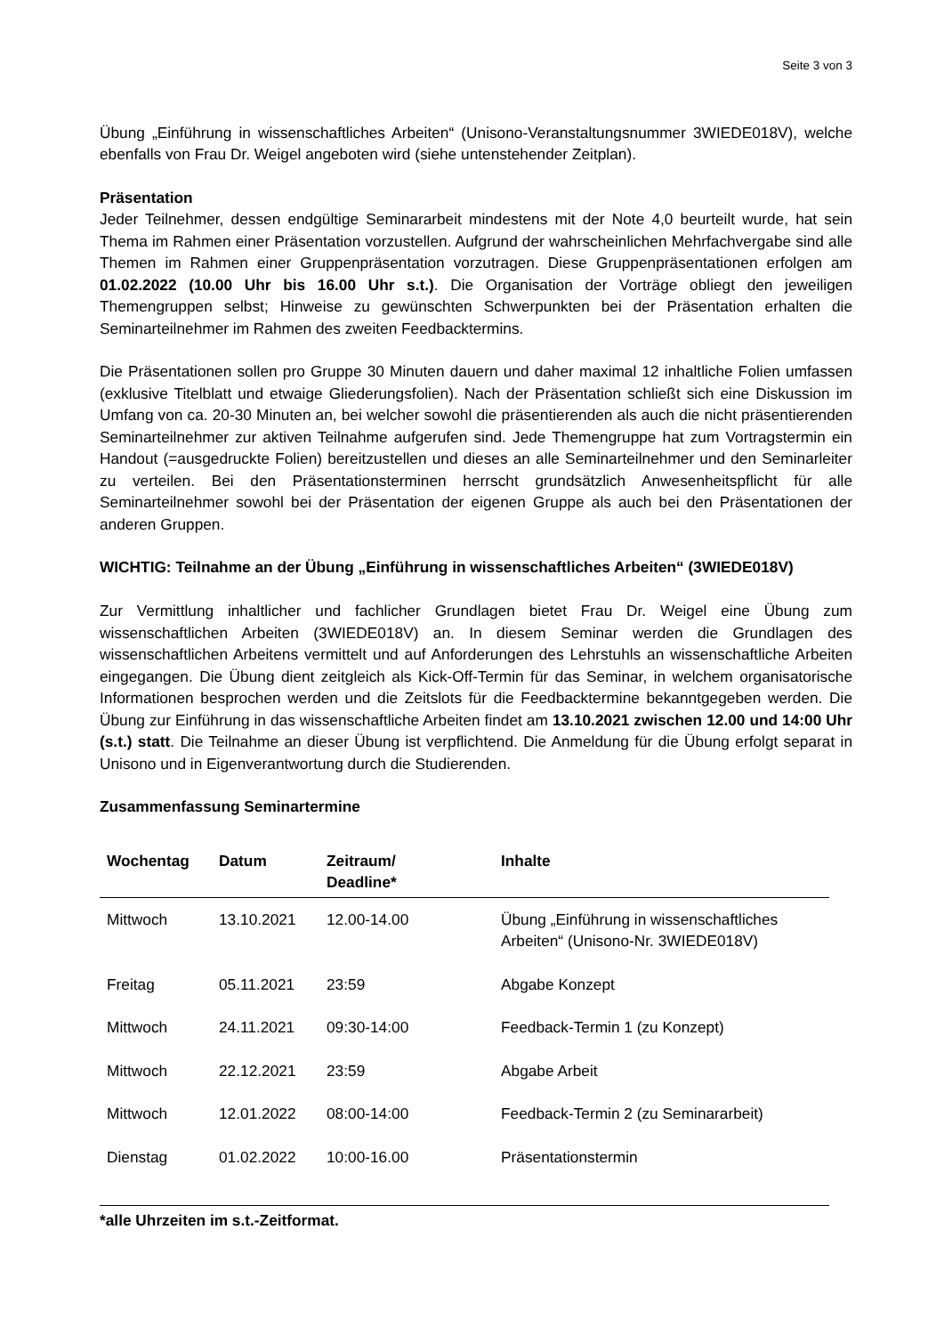Seite 3 von 3
Übung „Einführung in wissenschaftliches Arbeiten“ (Unisono-Veranstaltungsnummer 3WIEDE018V), welche ebenfalls von Frau Dr. Weigel angeboten wird (siehe untenstehender Zeitplan).
Präsentation
Jeder Teilnehmer, dessen endgültige Seminararbeit mindestens mit der Note 4,0 beurteilt wurde, hat sein Thema im Rahmen einer Präsentation vorzustellen. Aufgrund der wahrscheinlichen Mehrfachvergabe sind alle Themen im Rahmen einer Gruppenpräsentation vorzutragen. Diese Gruppenpräsentationen erfolgen am 01.02.2022 (10.00 Uhr bis 16.00 Uhr s.t.). Die Organisation der Vorträge obliegt den jeweiligen Themengruppen selbst; Hinweise zu gewünschten Schwerpunkten bei der Präsentation erhalten die Seminarteilnehmer im Rahmen des zweiten Feedbacktermins.
Die Präsentationen sollen pro Gruppe 30 Minuten dauern und daher maximal 12 inhaltliche Folien umfassen (exklusive Titelblatt und etwaige Gliederungsfolien). Nach der Präsentation schließt sich eine Diskussion im Umfang von ca. 20-30 Minuten an, bei welcher sowohl die präsentierenden als auch die nicht präsentierenden Seminarteilnehmer zur aktiven Teilnahme aufgerufen sind. Jede Themengruppe hat zum Vortragstermin ein Handout (=ausgedruckte Folien) bereitzustellen und dieses an alle Seminarteilnehmer und den Seminarleiter zu verteilen. Bei den Präsentationsterminen herrscht grundsätzlich Anwesenheitspflicht für alle Seminarteilnehmer sowohl bei der Präsentation der eigenen Gruppe als auch bei den Präsentationen der anderen Gruppen.
WICHTIG: Teilnahme an der Übung „Einführung in wissenschaftliches Arbeiten“ (3WIEDE018V)
Zur Vermittlung inhaltlicher und fachlicher Grundlagen bietet Frau Dr. Weigel eine Übung zum wissenschaftlichen Arbeiten (3WIEDE018V) an. In diesem Seminar werden die Grundlagen des wissenschaftlichen Arbeitens vermittelt und auf Anforderungen des Lehrstuhls an wissenschaftliche Arbeiten eingegangen. Die Übung dient zeitgleich als Kick-Off-Termin für das Seminar, in welchem organisatorische Informationen besprochen werden und die Zeitslots für die Feedbacktermine bekanntgegeben werden. Die Übung zur Einführung in das wissenschaftliche Arbeiten findet am 13.10.2021 zwischen 12.00 und 14:00 Uhr (s.t.) statt. Die Teilnahme an dieser Übung ist verpflichtend. Die Anmeldung für die Übung erfolgt separat in Unisono und in Eigenverantwortung durch die Studierenden.
Zusammenfassung Seminartermine
| Wochentag | Datum | Zeitraum/ Deadline* | Inhalte |
| --- | --- | --- | --- |
| Mittwoch | 13.10.2021 | 12.00-14.00 | Übung „Einführung in wissenschaftliches Arbeiten“ (Unisono-Nr. 3WIEDE018V) |
| Freitag | 05.11.2021 | 23:59 | Abgabe Konzept |
| Mittwoch | 24.11.2021 | 09:30-14:00 | Feedback-Termin 1 (zu Konzept) |
| Mittwoch | 22.12.2021 | 23:59 | Abgabe Arbeit |
| Mittwoch | 12.01.2022 | 08:00-14:00 | Feedback-Termin 2 (zu Seminararbeit) |
| Dienstag | 01.02.2022 | 10:00-16.00 | Präsentationstermin |
*alle Uhrzeiten im s.t.-Zeitformat.